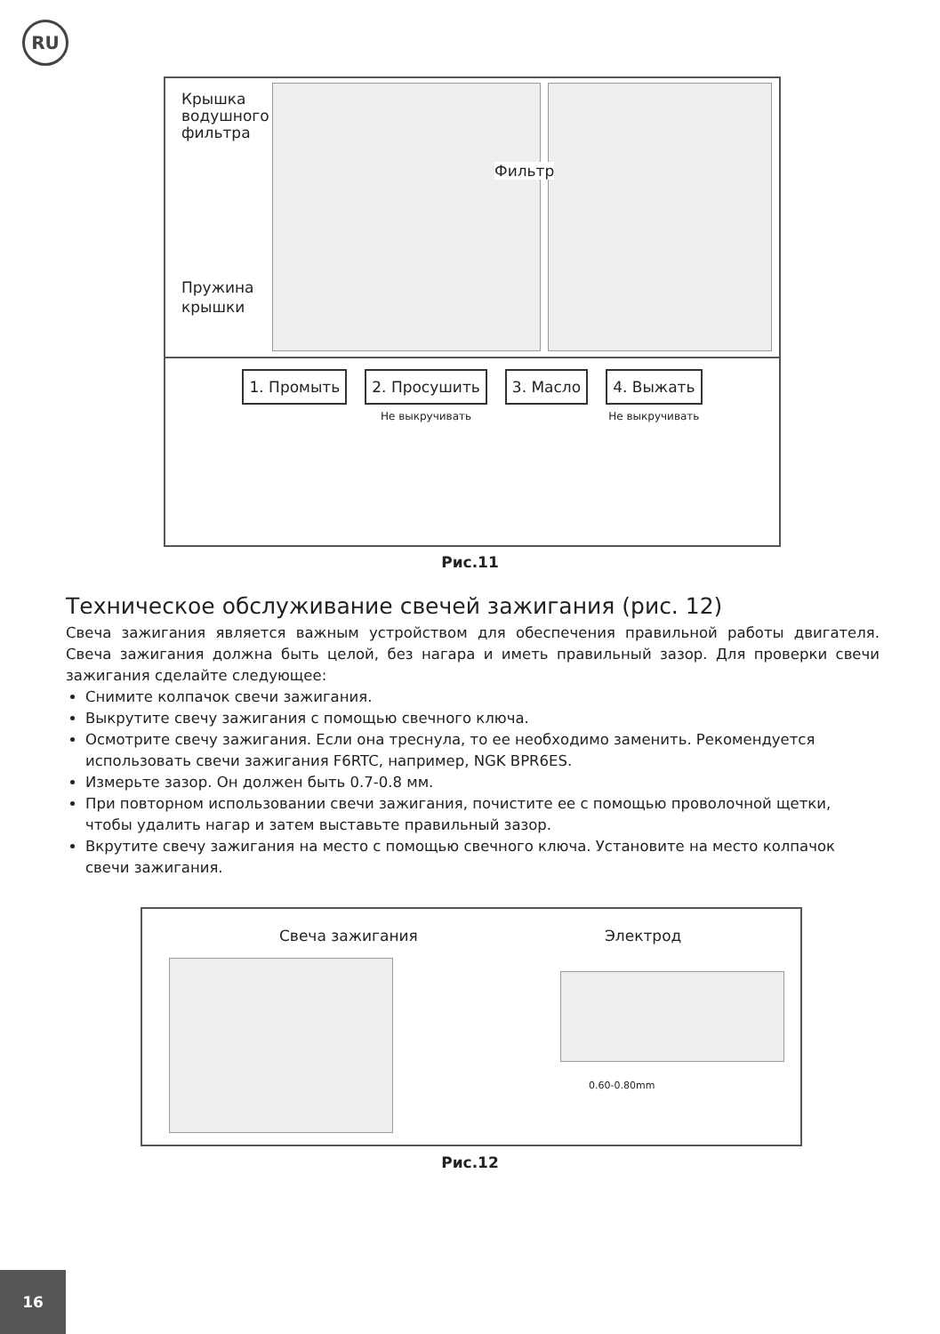RU
Крышка
водушного
фильтра
Фильтр
Пружина
крышки
1. Промыть 2. Просушить
Не выкручивать
3. Масло 4. Выжать
Не выкручивать
Рис.11
Техническое обслуживание свечей зажигания (рис. 12)
Свеча зажигания является важным устройством для обеспечения правильной работы двигателя. Свеча зажигания должна быть целой, без нагара и иметь правильный зазор. Для проверки свечи зажигания сделайте следующее:
Снимите колпачок свечи зажигания.
Выкрутите свечу зажигания с помощью свечного ключа.
Осмотрите свечу зажигания. Если она треснула, то ее необходимо заменить. Рекомендуется использовать свечи зажигания F6RTC, например, NGK BPR6ES.
Измерьте зазор. Он должен быть 0.7-0.8 мм.
При повторном использовании свечи зажигания, почистите ее с помощью проволочной щетки, чтобы удалить нагар и затем выставьте правильный зазор.
Вкрутите свечу зажигания на место с помощью свечного ключа. Установите на место колпачок свечи зажигания.
Свеча зажигания Электрод
0.60-0.80mm
Рис.12
16